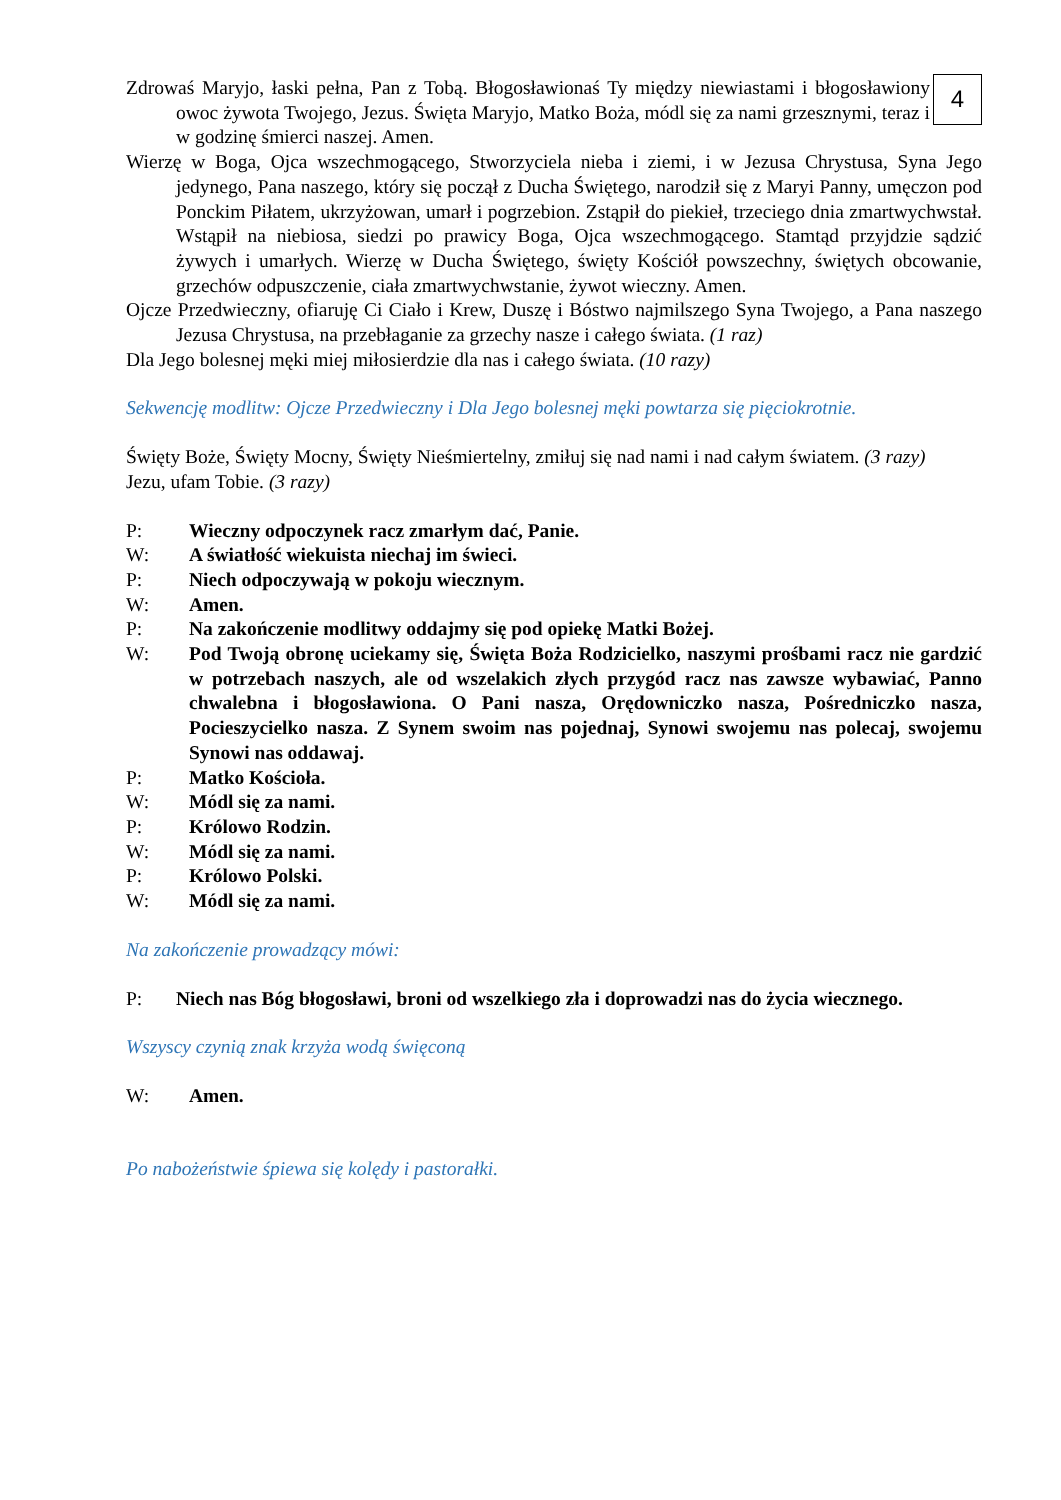4
Zdrowaś Maryjo, łaski pełna, Pan z Tobą. Błogosławionaś Ty między niewiastami i błogosławiony owoc żywota Twojego, Jezus. Święta Maryjo, Matko Boża, módl się za nami grzesznymi, teraz i w godzinę śmierci naszej. Amen.
Wierzę w Boga, Ojca wszechmogącego, Stworzyciela nieba i ziemi, i w Jezusa Chrystusa, Syna Jego jedynego, Pana naszego, który się począł z Ducha Świętego, narodził się z Maryi Panny, umęczon pod Ponckim Piłatem, ukrzyżowan, umarł i pogrzebion. Zstąpił do piekieł, trzeciego dnia zmartwychwstał. Wstąpił na niebiosa, siedzi po prawicy Boga, Ojca wszechmogącego. Stamtąd przyjdzie sądzić żywych i umarłych. Wierzę w Ducha Świętego, święty Kościół powszechny, świętych obcowanie, grzechów odpuszczenie, ciała zmartwychwstanie, żywot wieczny. Amen.
Ojcze Przedwieczny, ofiaruję Ci Ciało i Krew, Duszę i Bóstwo najmilszego Syna Twojego, a Pana naszego Jezusa Chrystusa, na przebłaganie za grzechy nasze i całego świata. (1 raz)
Dla Jego bolesnej męki miej miłosierdzie dla nas i całego świata. (10 razy)
Sekwencję modlitw: Ojcze Przedwieczny i Dla Jego bolesnej męki powtarza się pięciokrotnie.
Święty Boże, Święty Mocny, Święty Nieśmiertelny, zmiłuj się nad nami i nad całym światem. (3 razy)
Jezu, ufam Tobie. (3 razy)
P: Wieczny odpoczynek racz zmarłym dać, Panie.
W: A światłość wiekuista niechaj im świeci.
P: Niech odpoczywają w pokoju wiecznym.
W: Amen.
P: Na zakończenie modlitwy oddajmy się pod opiekę Matki Bożej.
W: Pod Twoją obronę uciekamy się, Święta Boża Rodzicielko, naszymi prośbami racz nie gardzić w potrzebach naszych, ale od wszelakich złych przygód racz nas zawsze wybawiać, Panno chwalebna i błogosławiona. O Pani nasza, Orędowniczko nasza, Pośredniczko nasza, Pocieszycielko nasza. Z Synem swoim nas pojednaj, Synowi swojemu nas polecaj, swojemu Synowi nas oddawaj.
P: Matko Kościoła.
W: Módl się za nami.
P: Królowo Rodzin.
W: Módl się za nami.
P: Królowo Polski.
W: Módl się za nami.
Na zakończenie prowadzący mówi:
P: Niech nas Bóg błogosławi, broni od wszelkiego zła i doprowadzi nas do życia wiecznego.
Wszyscy czynią znak krzyża wodą święconą
W: Amen.
Po nabożeństwie śpiewa się kolędy i pastorałki.